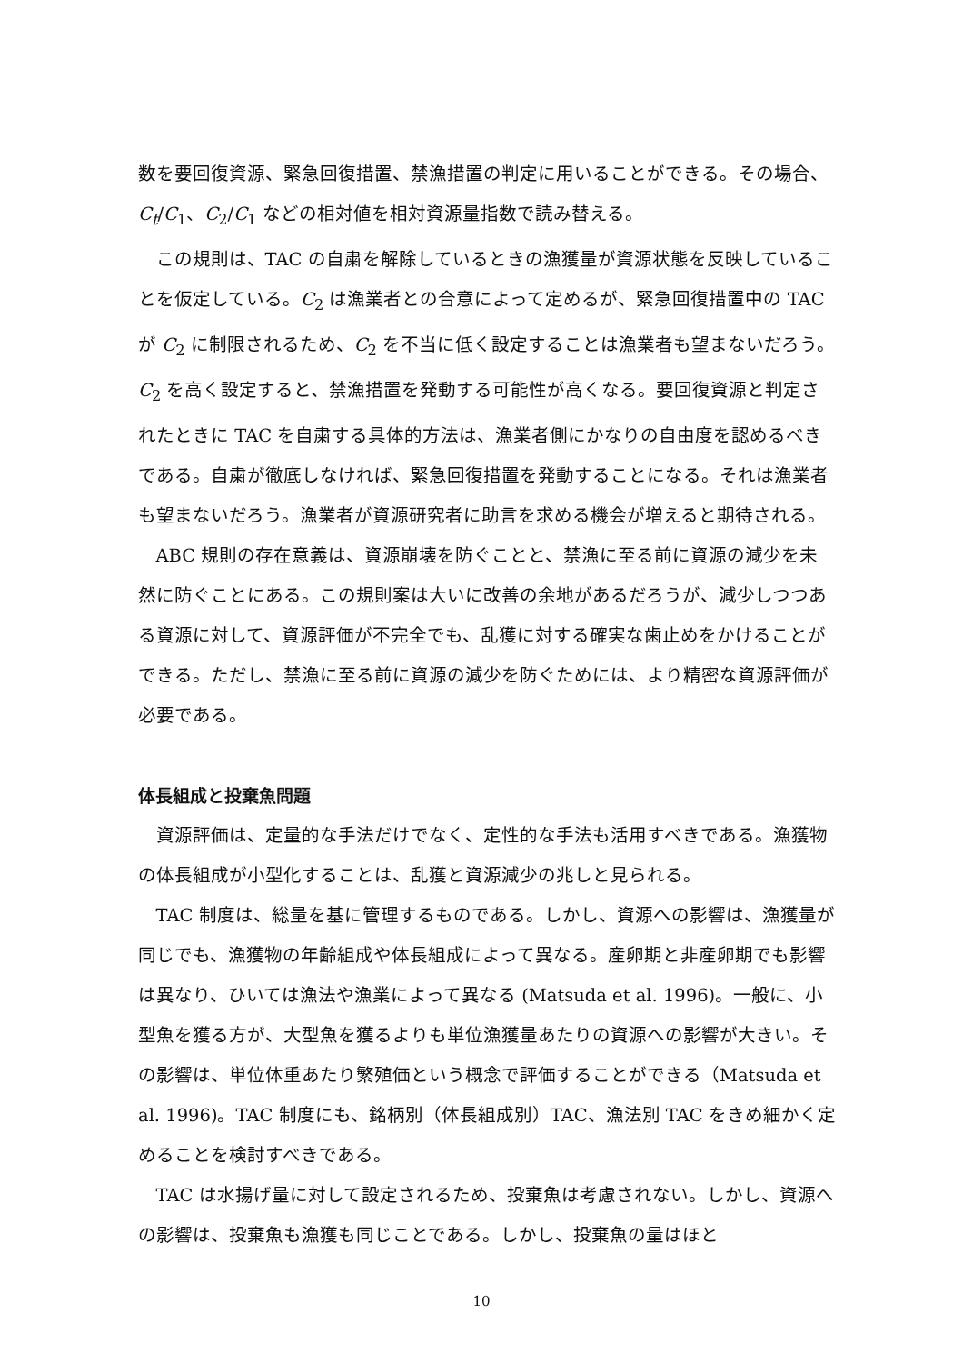数を要回復資源、緊急回復措置、禁漁措置の判定に用いることができる。その場合、C<sub>t</sub>/C<sub>1</sub>、C<sub>2</sub>/C<sub>1</sub> などの相対値を相対資源量指数で読み替える。
この規則は、TAC の自粛を解除しているときの漁獲量が資源状態を反映していることを仮定している。C<sub>2</sub> は漁業者との合意によって定めるが、緊急回復措置中の TAC が C<sub>2</sub> に制限されるため、C<sub>2</sub> を不当に低く設定することは漁業者も望まないだろう。C<sub>2</sub> を高く設定すると、禁漁措置を発動する可能性が高くなる。要回復資源と判定されたときに TAC を自粛する具体的方法は、漁業者側にかなりの自由度を認めるべきである。自粛が徹底しなければ、緊急回復措置を発動することになる。それは漁業者も望まないだろう。漁業者が資源研究者に助言を求める機会が増えると期待される。
ABC 規則の存在意義は、資源崩壊を防ぐことと、禁漁に至る前に資源の減少を未然に防ぐことにある。この規則案は大いに改善の余地があるだろうが、減少しつつある資源に対して、資源評価が不完全でも、乱獲に対する確実な歯止めをかけることができる。ただし、禁漁に至る前に資源の減少を防ぐためには、より精密な資源評価が必要である。
体長組成と投棄魚問題
資源評価は、定量的な手法だけでなく、定性的な手法も活用すべきである。漁獲物の体長組成が小型化することは、乱獲と資源減少の兆しと見られる。
TAC 制度は、総量を基に管理するものである。しかし、資源への影響は、漁獲量が同じでも、漁獲物の年齢組成や体長組成によって異なる。産卵期と非産卵期でも影響は異なり、ひいては漁法や漁業によって異なる (Matsuda et al. 1996)。一般に、小型魚を獲る方が、大型魚を獲るよりも単位漁獲量あたりの資源への影響が大きい。その影響は、単位体重あたり繁殖価という概念で評価することができる（Matsuda et al. 1996)。TAC 制度にも、銘柄別（体長組成別）TAC、漁法別 TAC をきめ細かく定めることを検討すべきである。
TAC は水揚げ量に対して設定されるため、投棄魚は考慮されない。しかし、資源への影響は、投棄魚も漁獲も同じことである。しかし、投棄魚の量はほと
10